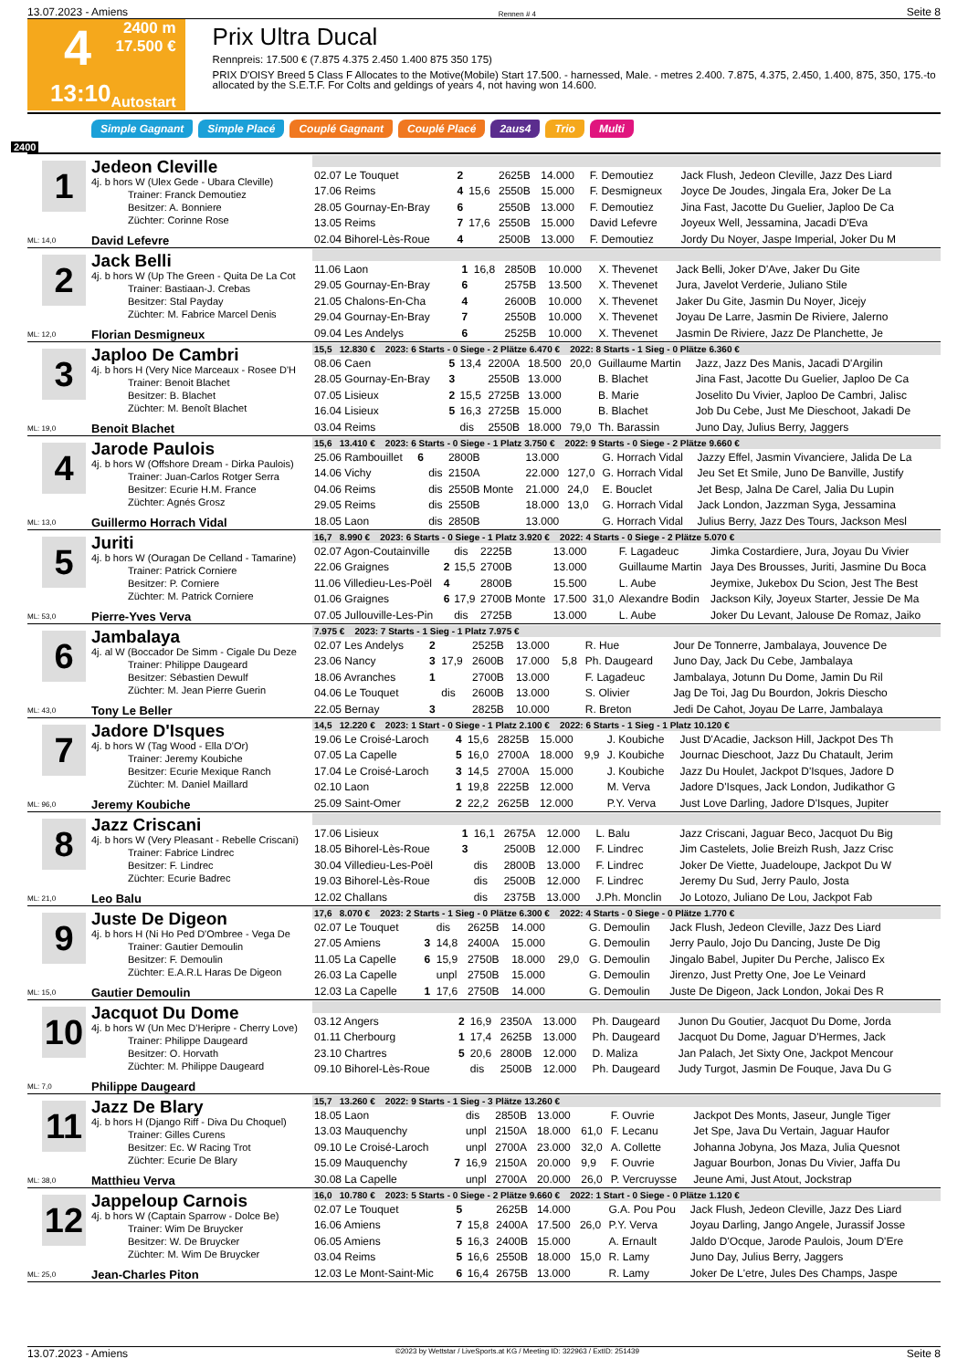13.07.2023 - Amiens Rennen # 4 Seite 8
4
2400 m
17.500 €
13:10
Autostart
Prix Ultra Ducal
Rennpreis: 17.500 € (7.875 4.375 2.450 1.400 875 350 175)
PRIX D'OISY Breed 5 Class F Allocates to the Motive(Mobile) Start 17.500. - harnessed, Male. - metres 2.400. 7.875, 4.375, 2.450, 1.400, 875, 350, 175.-to allocated by the S.E.T.F. For Colts and geldings of years 4, not having won 14.600.
Simple Gagnant Simple Placé Couplé Gagnant Couplé Placé 2aus4 Trio Multi
2400
1
Jedeon Cleville
4j. b hors W (Ulex Gede - Ubara Cleville)
Trainer: Franck Demoutiez
Besitzer: A. Bonniere
Züchter: Corinne Rose
ML: 14,0
David Lefevre
| 02.07 Le Touquet | 2 | | 2625B | 14.000 | | F. Demoutiez | Jack Flush, Jedeon Cleville, Jazz Des Liard |
| 17.06 Reims | 4 | 15,6 | 2550B | 15.000 | | F. Desmigneux | Joyce De Joudes, Jingala Era, Joker De La |
| 28.05 Gournay-En-Bray | 6 | | 2550B | 13.000 | | F. Demoutiez | Jina Fast, Jacotte Du Guelier, Japloo De Ca |
| 13.05 Reims | 7 | 17,6 | 2550B | 15.000 | | David Lefevre | Joyeux Well, Jessamina, Jacadi D'Eva |
| 02.04 Bihorel-Lès-Roue | 4 | | 2500B | 13.000 | | F. Demoutiez | Jordy Du Noyer, Jaspe Imperial, Joker Du M |
2
Jack Belli
4j. b hors W (Up The Green - Quita De La Cot
Trainer: Bastiaan-J. Crebas
Besitzer: Stal Payday
Züchter: M. Fabrice Marcel Denis
ML: 12,0
Florian Desmigneux
| 11.06 Laon | 1 | 16,8 | 2850B | 10.000 | | X. Thevenet | Jack Belli, Joker D'Ave, Jaker Du Gite |
| 29.05 Gournay-En-Bray | 6 | | 2575B | 13.500 | | X. Thevenet | Jura, Javelot Verderie, Juliano Stile |
| 21.05 Chalons-En-Cha | 4 | | 2600B | 10.000 | | X. Thevenet | Jaker Du Gite, Jasmin Du Noyer, Jicejy |
| 29.04 Gournay-En-Bray | 7 | | 2550B | 10.000 | | X. Thevenet | Joyau De Larre, Jasmin De Riviere, Jalerno |
| 09.04 Les Andelys | 6 | | 2525B | 10.000 | | X. Thevenet | Jasmin De Riviere, Jazz De Planchette, Je |
3
Japloo De Cambri
4j. b hors H (Very Nice Marceaux - Rosee D'H
Trainer: Benoit Blachet
Besitzer: B. Blachet
Züchter: M. Benoît Blachet
ML: 19,0
Benoit Blachet
| 15,5 12.830 € 2023: 6 Starts - 0 Siege - 2 Plätze 6.470 € 2022: 8 Starts - 1 Sieg - 0 Plätze 6.360 € | | | | | | | |
| 08.06 Caen | 5 | 13,4 | 2200A | 18.500 | 20,0 | Guillaume Martin | Jazz, Jazz Des Manis, Jacadi D'Argilin |
| 28.05 Gournay-En-Bray | 3 | | 2550B | 13.000 | | B. Blachet | Jina Fast, Jacotte Du Guelier, Japloo De Ca |
| 07.05 Lisieux | 2 | 15,5 | 2725B | 13.000 | | B. Marie | Joselito Du Vivier, Japloo De Cambri, Jalisc |
| 16.04 Lisieux | 5 | 16,3 | 2725B | 15.000 | | B. Blachet | Job Du Cebe, Just Me Dieschoot, Jakadi De |
| 03.04 Reims | | dis | 2550B | 18.000 | 79,0 | Th. Barassin | Juno Day, Julius Berry, Jaggers |
4
Jarode Paulois
4j. b hors W (Offshore Dream - Dirka Paulois)
Trainer: Juan-Carlos Rotger Serra
Besitzer: Ecurie H.M. France
Züchter: Agnés Grosz
ML: 13,0
Guillermo Horrach Vidal
| 15,6 13.410 € 2023: 6 Starts - 0 Siege - 1 Platz 3.750 € 2022: 9 Starts - 0 Siege - 2 Plätze 9.660 € | | | | | | | |
| 25.06 Rambouillet | 6 | | 2800B | 13.000 | | G. Horrach Vidal | Jazzy Effel, Jasmin Vivanciere, Jalida De La |
| 14.06 Vichy | | dis | 2150A | 22.000 | 127,0 | G. Horrach Vidal | Jeu Set Et Smile, Juno De Banville, Justify |
| 04.06 Reims | | dis | 2550B Monte | 21.000 | 24,0 | E. Bouclet | Jet Besp, Jalna De Carel, Jalia Du Lupin |
| 29.05 Reims | | dis | 2550B | 18.000 | 13,0 | G. Horrach Vidal | Jack London, Jazzman Syga, Jessamina |
| 18.05 Laon | | dis | 2850B | 13.000 | | G. Horrach Vidal | Julius Berry, Jazz Des Tours, Jackson Mesl |
5
Juriti
4j. b hors W (Ouragan De Celland - Tamarine)
Trainer: Patrick Corniere
Besitzer: P. Corniere
Züchter: M. Patrick Corniere
ML: 53,0
Pierre-Yves Verva
| 16,7 8.990 € 2023: 6 Starts - 0 Siege - 1 Platz 3.920 € 2022: 4 Starts - 0 Siege - 2 Plätze 5.070 € | | | | | | | |
| 02.07 Agon-Coutainville | | dis | 2225B | 13.000 | | F. Lagadeuc | Jimka Costardiere, Jura, Joyau Du Vivier |
| 22.06 Graignes | 2 | 15,5 | 2700B | 13.000 | | Guillaume Martin | Jaya Des Brousses, Juriti, Jasmine Du Boca |
| 11.06 Villedieu-Les-Poël | 4 | | 2800B | 15.500 | | L. Aube | Jeymixe, Jukebox Du Scion, Jest The Best |
| 01.06 Graignes | 6 | 17,9 | 2700B Monte | 17.500 | 31,0 | Alexandre Bodin | Jackson Kily, Joyeux Starter, Jessie De Ma |
| 07.05 Jullouville-Les-Pin | | dis | 2725B | 13.000 | | L. Aube | Joker Du Levant, Jalouse De Romaz, Jaiko |
6
Jambalaya
4j. al W (Boccador De Simm - Cigale Du Deze
Trainer: Philippe Daugeard
Besitzer: Sébastien Dewulf
Züchter: M. Jean Pierre Guerin
ML: 43,0
Tony Le Beller
| 7.975 € 2023: 7 Starts - 1 Sieg - 1 Platz 7.975 € | | | | | | | |
| 02.07 Les Andelys | 2 | | 2525B | 13.000 | | R. Hue | Jour De Tonnerre, Jambalaya, Jouvence De |
| 23.06 Nancy | 3 | 17,9 | 2600B | 17.000 | 5,8 | Ph. Daugeard | Juno Day, Jack Du Cebe, Jambalaya |
| 18.06 Avranches | 1 | | 2700B | 13.000 | | F. Lagadeuc | Jambalaya, Jotunn Du Dome, Jamin Du Ril |
| 04.06 Le Touquet | | dis | 2600B | 13.000 | | S. Olivier | Jag De Toi, Jag Du Bourdon, Jokris Diescho |
| 22.05 Bernay | 3 | | 2825B | 10.000 | | R. Breton | Jedi De Cahot, Joyau De Larre, Jambalaya |
7
Jadore D'Isques
4j. b hors W (Tag Wood - Ella D'Or)
Trainer: Jeremy Koubiche
Besitzer: Ecurie Mexique Ranch
Züchter: M. Daniel Maillard
ML: 96,0
Jeremy Koubiche
| 14,5 12.220 € 2023: 1 Start - 0 Siege - 1 Platz 2.100 € 2022: 6 Starts - 1 Sieg - 1 Platz 10.120 € | | | | | | | |
| 19.06 Le Croisé-Laroch | 4 | 15,6 | 2825B | 15.000 | | J. Koubiche | Just D'Acadie, Jackson Hill, Jackpot Des Th |
| 07.05 La Capelle | 5 | 16,0 | 2700A | 18.000 | 9,9 | J. Koubiche | Journac Dieschoot, Jazz Du Chatault, Jerim |
| 17.04 Le Croisé-Laroch | 3 | 14,5 | 2700A | 15.000 | | J. Koubiche | Jazz Du Houlet, Jackpot D'Isques, Jadore D |
| 02.10 Laon | 1 | 19,8 | 2225B | 12.000 | | M. Verva | Jadore D'Isques, Jack London, Judikathor G |
| 25.09 Saint-Omer | 2 | 22,2 | 2625B | 12.000 | | P.Y. Verva | Just Love Darling, Jadore D'Isques, Jupiter |
8
Jazz Criscani
4j. b hors W (Very Pleasant - Rebelle Criscani)
Trainer: Fabrice Lindrec
Besitzer: F. Lindrec
Züchter: Ecurie Badrec
ML: 21,0
Leo Balu
| 17.06 Lisieux | 1 | 16,1 | 2675A | 12.000 | | L. Balu | Jazz Criscani, Jaguar Beco, Jacquot Du Big |
| 18.05 Bihorel-Lès-Roue | 3 | | 2500B | 12.000 | | F. Lindrec | Jim Castelets, Jolie Breizh Rush, Jazz Crisc |
| 30.04 Villedieu-Les-Poël | | dis | 2800B | 13.000 | | F. Lindrec | Joker De Viette, Juadeloupe, Jackpot Du W |
| 19.03 Bihorel-Lès-Roue | | dis | 2500B | 12.000 | | F. Lindrec | Jeremy Du Sud, Jerry Paulo, Josta |
| 12.02 Challans | | dis | 2375B | 13.000 | | J.Ph. Monclin | Jo Lotozo, Juliano De Lou, Jackpot Fab |
9
Juste De Digeon
4j. b hors H (Ni Ho Ped D'Ombree - Vega De
Trainer: Gautier Demoulin
Besitzer: F. Demoulin
Züchter: E.A.R.L Haras De Digeon
ML: 15,0
Gautier Demoulin
| 17,6 8.070 € 2023: 2 Starts - 1 Sieg - 0 Plätze 6.300 € 2022: 4 Starts - 0 Siege - 0 Plätze 1.770 € | | | | | | | |
| 02.07 Le Touquet | | dis | 2625B | 14.000 | | G. Demoulin | Jack Flush, Jedeon Cleville, Jazz Des Liard |
| 27.05 Amiens | 3 | 14,8 | 2400A | 15.000 | | G. Demoulin | Jerry Paulo, Jojo Du Dancing, Juste De Dig |
| 11.05 La Capelle | 6 | 15,9 | 2750B | 18.000 | 29,0 | G. Demoulin | Jingalo Babel, Jupiter Du Perche, Jalisco Ex |
| 26.03 La Capelle | | unpl | 2750B | 15.000 | | G. Demoulin | Jirenzo, Just Pretty One, Joe Le Veinard |
| 12.03 La Capelle | 1 | 17,6 | 2750B | 14.000 | | G. Demoulin | Juste De Digeon, Jack London, Jokai Des R |
10
Jacquot Du Dome
4j. b hors W (Un Mec D'Heripre - Cherry Love)
Trainer: Philippe Daugeard
Besitzer: O. Horvath
Züchter: M. Philippe Daugeard
ML: 7,0
Philippe Daugeard
| 03.12 Angers | 2 | 16,9 | 2350A | 13.000 | | Ph. Daugeard | Junon Du Goutier, Jacquot Du Dome, Jorda |
| 01.11 Cherbourg | 1 | 17,4 | 2625B | 13.000 | | Ph. Daugeard | Jacquot Du Dome, Jaguar D'Hermes, Jack |
| 23.10 Chartres | 5 | 20,6 | 2800B | 12.000 | | D. Maliza | Jan Palach, Jet Sixty One, Jackpot Mencour |
| 09.10 Bihorel-Lès-Roue | | dis | 2500B | 12.000 | | Ph. Daugeard | Judy Turgot, Jasmin De Fouque, Java Du G |
11
Jazz De Blary
4j. b hors H (Django Riff - Diva Du Choquel)
Trainer: Gilles Curens
Besitzer: Ec. W Racing Trot
Züchter: Ecurie De Blary
ML: 38,0
Matthieu Verva
| 15,7 13.260 € 2022: 9 Starts - 1 Sieg - 3 Plätze 13.260 € | | | | | | | |
| 18.05 Laon | | dis | 2850B | 13.000 | | F. Ouvrie | Jackpot Des Monts, Jaseur, Jungle Tiger |
| 13.03 Mauquenchy | | unpl | 2150A | 18.000 | 61,0 | F. Lecanu | Jet Spe, Java Du Vertain, Jaguar Haufor |
| 09.10 Le Croisé-Laroch | | unpl | 2700A | 23.000 | 32,0 | A. Collette | Johanna Jobyna, Jos Maza, Julia Quesnot |
| 15.09 Mauquenchy | 7 | 16,9 | 2150A | 20.000 | 9,9 | F. Ouvrie | Jaguar Bourbon, Jonas Du Vivier, Jaffa Du |
| 30.08 La Capelle | | unpl | 2700A | 20.000 | 26,0 | P. Vercruysse | Jeune Ami, Just Atout, Jockstrap |
12
Jappeloup Carnois
4j. b hors W (Captain Sparrow - Dolce Be)
Trainer: Wim De Bruycker
Besitzer: W. De Bruycker
Züchter: M. Wim De Bruycker
ML: 25,0
Jean-Charles Piton
| 16,0 10.780 € 2023: 5 Starts - 0 Siege - 2 Plätze 9.660 € 2022: 1 Start - 0 Siege - 0 Plätze 1.120 € | | | | | | | |
| 02.07 Le Touquet | 5 | | 2625B | 14.000 | | G.A. Pou Pou | Jack Flush, Jedeon Cleville, Jazz Des Liard |
| 16.06 Amiens | 7 | 15,8 | 2400A | 17.500 | 26,0 | P.Y. Verva | Joyau Darling, Jango Angele, Jurassif Josse |
| 06.05 Amiens | 5 | 16,3 | 2400B | 15.000 | | A. Ernault | Jaldo D'Ocque, Jarode Paulois, Joum D'Ere |
| 03.04 Reims | 5 | 16,6 | 2550B | 18.000 | 15,0 | R. Lamy | Juno Day, Julius Berry, Jaggers |
| 12.03 Le Mont-Saint-Mic | 6 | 16,4 | 2675B | 13.000 | | R. Lamy | Joker De L'etre, Jules Des Champs, Jaspe |
13.07.2023 - Amiens ©2023 by Wettstar / LiveSports.at KG / Meeting ID: 322963 / ExtID: 251439 Seite 8